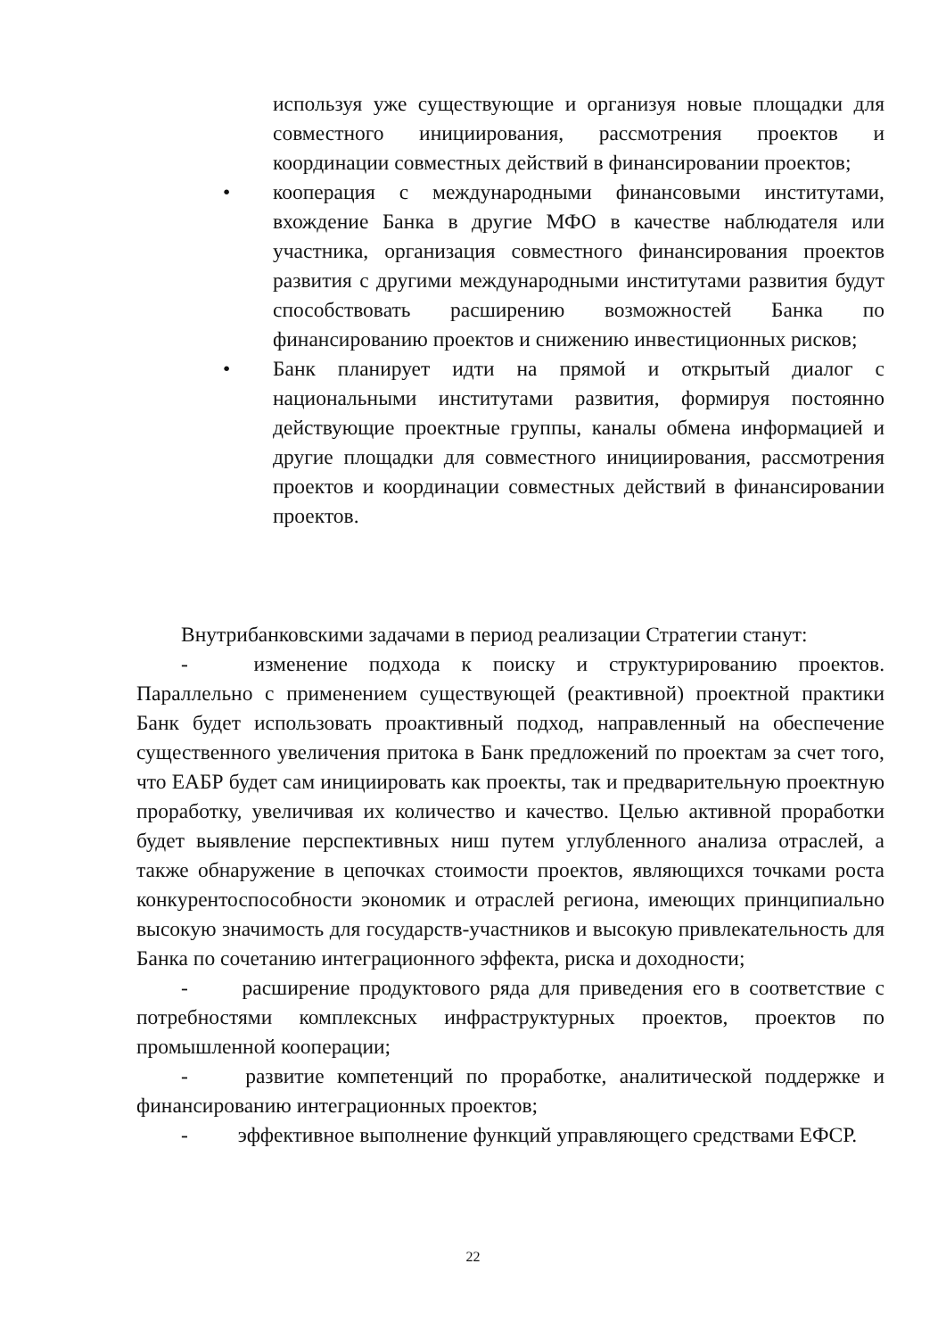используя уже существующие и организуя новые площадки для совместного инициирования, рассмотрения проектов и координации совместных действий в финансировании проектов;
• кооперация с международными финансовыми институтами, вхождение Банка в другие МФО в качестве наблюдателя или участника, организация совместного финансирования проектов развития с другими международными институтами развития будут способствовать расширению возможностей Банка по финансированию проектов и снижению инвестиционных рисков;
• Банк планирует идти на прямой и открытый диалог с национальными институтами развития, формируя постоянно действующие проектные группы, каналы обмена информацией и другие площадки для совместного инициирования, рассмотрения проектов и координации совместных действий в финансировании проектов.
Внутрибанковскими задачами в период реализации Стратегии станут:
- изменение подхода к поиску и структурированию проектов. Параллельно с применением существующей (реактивной) проектной практики Банк будет использовать проактивный подход, направленный на обеспечение существенного увеличения притока в Банк предложений по проектам за счет того, что ЕАБР будет сам инициировать как проекты, так и предварительную проектную проработку, увеличивая их количество и качество. Целью активной проработки будет выявление перспективных ниш путем углубленного анализа отраслей, а также обнаружение в цепочках стоимости проектов, являющихся точками роста конкурентоспособности экономик и отраслей региона, имеющих принципиально высокую значимость для государств-участников и высокую привлекательность для Банка по сочетанию интеграционного эффекта, риска и доходности;
- расширение продуктового ряда для приведения его в соответствие с потребностями комплексных инфраструктурных проектов, проектов по промышленной кооперации;
- развитие компетенций по проработке, аналитической поддержке и финансированию интеграционных проектов;
- эффективное выполнение функций управляющего средствами ЕФСР.
22